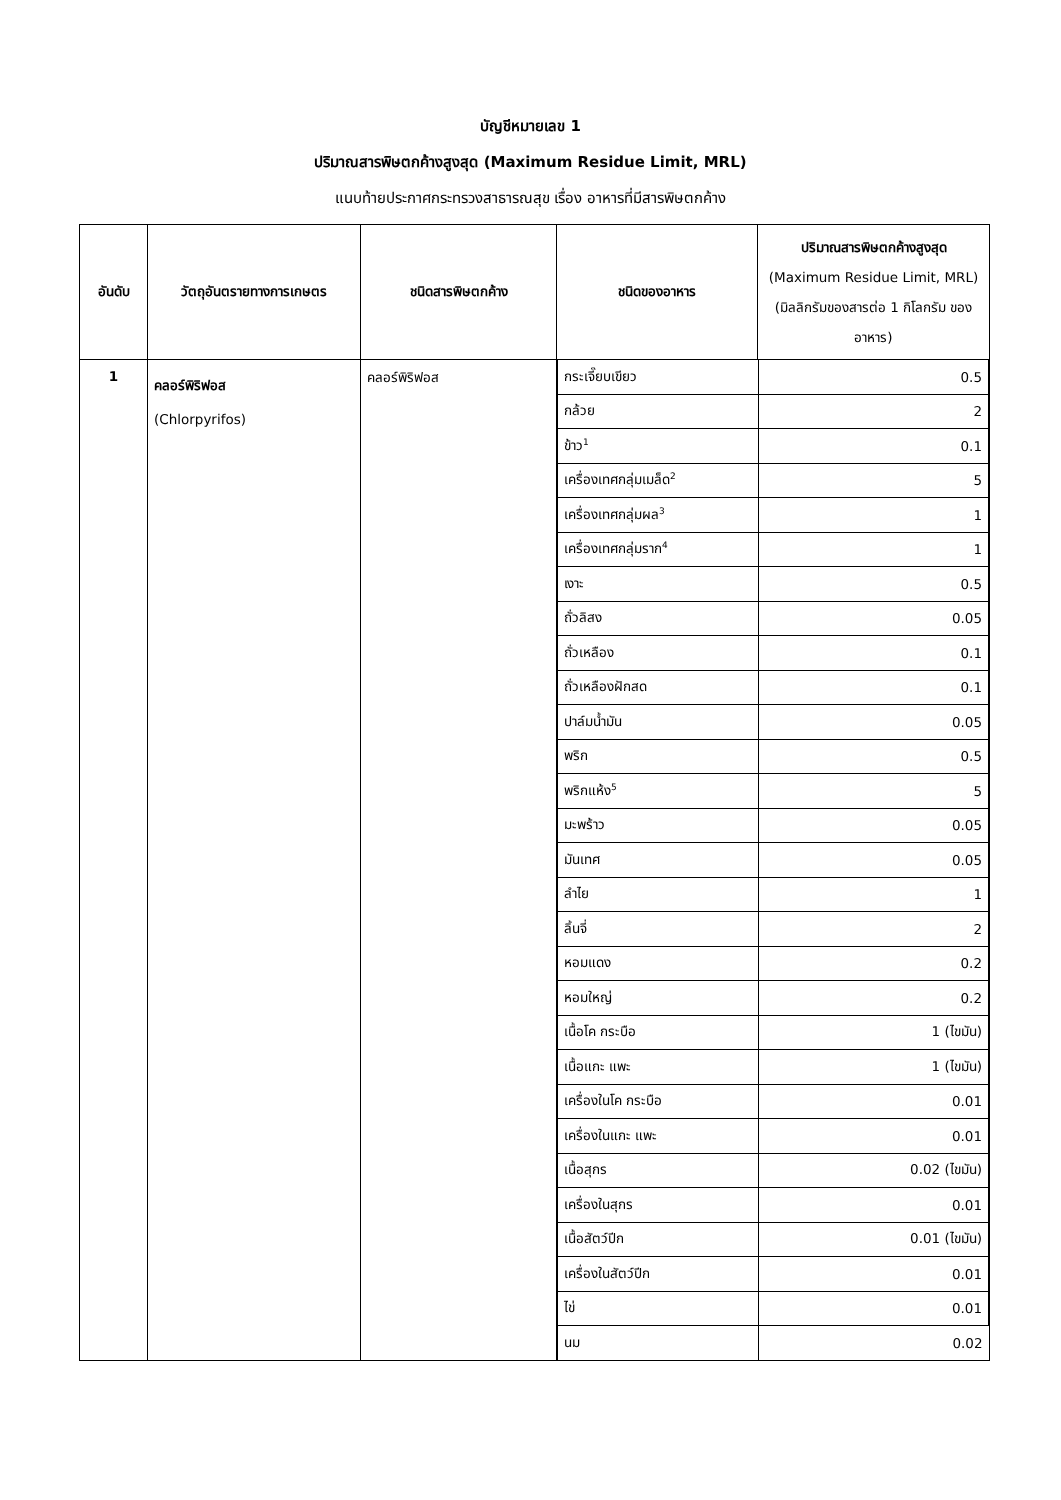บัญชีหมายเลข 1
ปริมาณสารพิษตกค้างสูงสุด (Maximum Residue Limit, MRL)
แนบท้ายประกาศกระทรวงสาธารณสุข เรื่อง อาหารที่มีสารพิษตกค้าง
| อันดับ | วัตถุอันตรายทางการเกษตร | ชนิดสารพิษตกค้าง | ชนิดของอาหาร | ปริมาณสารพิษตกค้างสูงสุด (Maximum Residue Limit, MRL) (มิลลิกรัมของสารต่อ 1 กิโลกรัม ของอาหาร) |
| --- | --- | --- | --- | --- |
| 1 | คลอร์พิริฟอส (Chlorpyrifos) | คลอร์พิริฟอส | / กระเจี๊ยบเขียว / 0.5 / / กล้วย / 2 / / ข้าว<sup>1</sup> / 0.1 / / เครื่องเทศกลุ่มเมล็ด<sup>2</sup> / 5 / / เครื่องเทศกลุ่มผล<sup>3</sup> / 1 / / เครื่องเทศกลุ่มราก<sup>4</sup> / 1 / / เงาะ / 0.5 / / ถั่วลิสง / 0.05 / / ถั่วเหลือง / 0.1 / / ถั่วเหลืองฝักสด / 0.1 / / ปาล์มน้ำมัน / 0.05 / / พริก / 0.5 / / พริกแห้ง<sup>5</sup> / 5 / / มะพร้าว / 0.05 / / มันเทศ / 0.05 / / ลำไย / 1 / / ลิ้นจี่ / 2 / / หอมแดง / 0.2 / / หอมใหญ่ / 0.2 / / เนื้อโค กระบือ / 1 (ไขมัน) / / เนื้อแกะ แพะ / 1 (ไขมัน) / / เครื่องในโค กระบือ / 0.01 / / เครื่องในแกะ แพะ / 0.01 / / เนื้อสุกร / 0.02 (ไขมัน) / / เครื่องในสุกร / 0.01 / / เนื้อสัตว์ปีก / 0.01 (ไขมัน) / / เครื่องในสัตว์ปีก / 0.01 / / ไข่ / 0.01 / / นม / 0.02 / | |